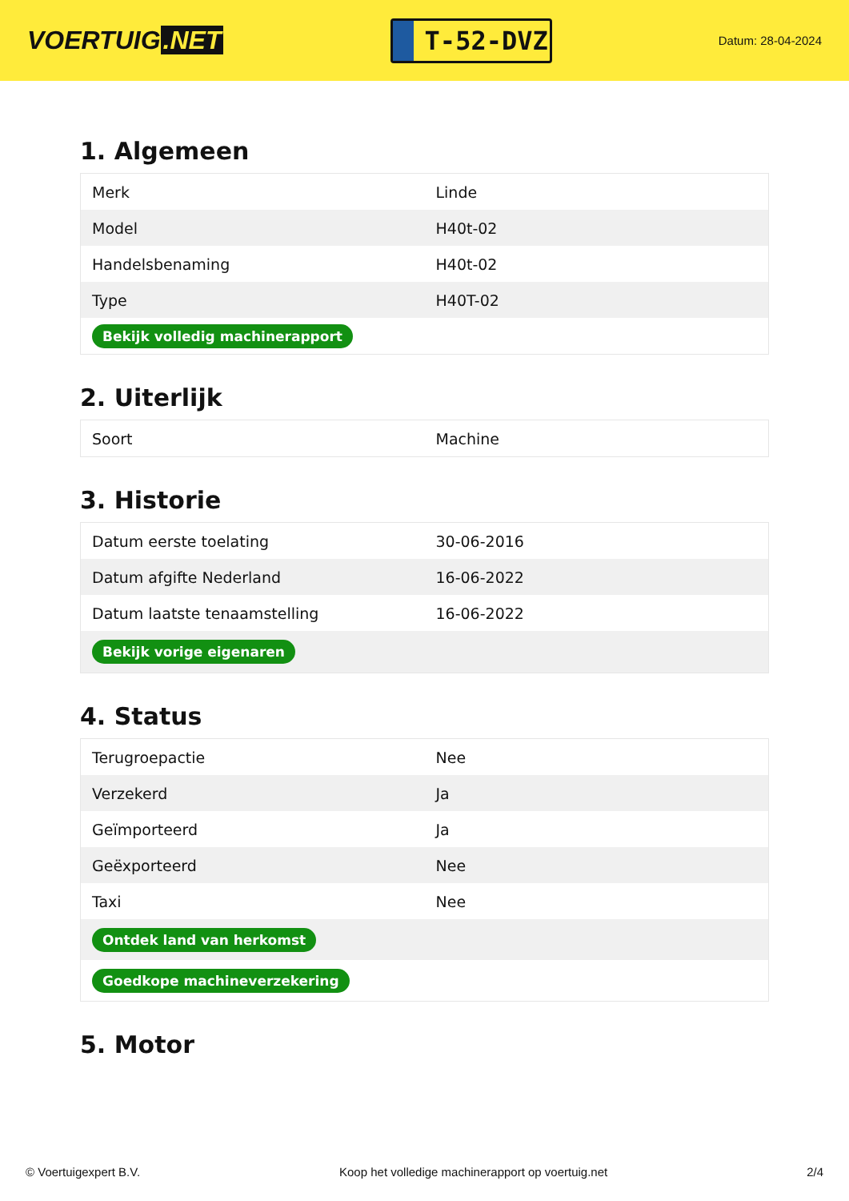VOERTUIG.NET
T-52-DVZ
Datum: 28-04-2024
1. Algemeen
| Merk | Linde |
| Model | H40t-02 |
| Handelsbenaming | H40t-02 |
| Type | H40T-02 |
| Bekijk volledig machinerapport | |
2. Uiterlijk
| Soort | Machine |
3. Historie
| Datum eerste toelating | 30-06-2016 |
| Datum afgifte Nederland | 16-06-2022 |
| Datum laatste tenaamstelling | 16-06-2022 |
| Bekijk vorige eigenaren | |
4. Status
| Terugroepactie | Nee |
| Verzekerd | Ja |
| Geïmporteerd | Ja |
| Geëxporteerd | Nee |
| Taxi | Nee |
| Ontdek land van herkomst | |
| Goedkope machineverzekering | |
5. Motor
© Voertuigexpert B.V. Koop het volledige machinerapport op voertuig.net 2/4